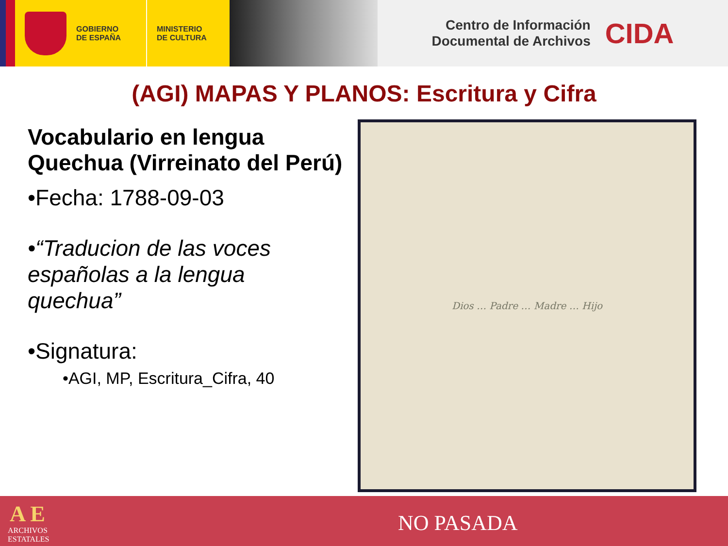GOBIERNO
DE ESPAÑA
MINISTERIO
DE CULTURA
Centro de Información
Documental de Archivos
CIDA
(AGI) MAPAS Y PLANOS: Escritura y Cifra
Vocabulario en lengua Quechua (Virreinato del Perú)
•Fecha: 1788-09-03
•“Traducion de las voces españolas a la lengua quechua”
•Signatura:
•AGI, MP, Escritura_Cifra, 40
Dios … Padre … Madre … Hijo
A E
ARCHIVOS
ESTATALES
NO PASADA